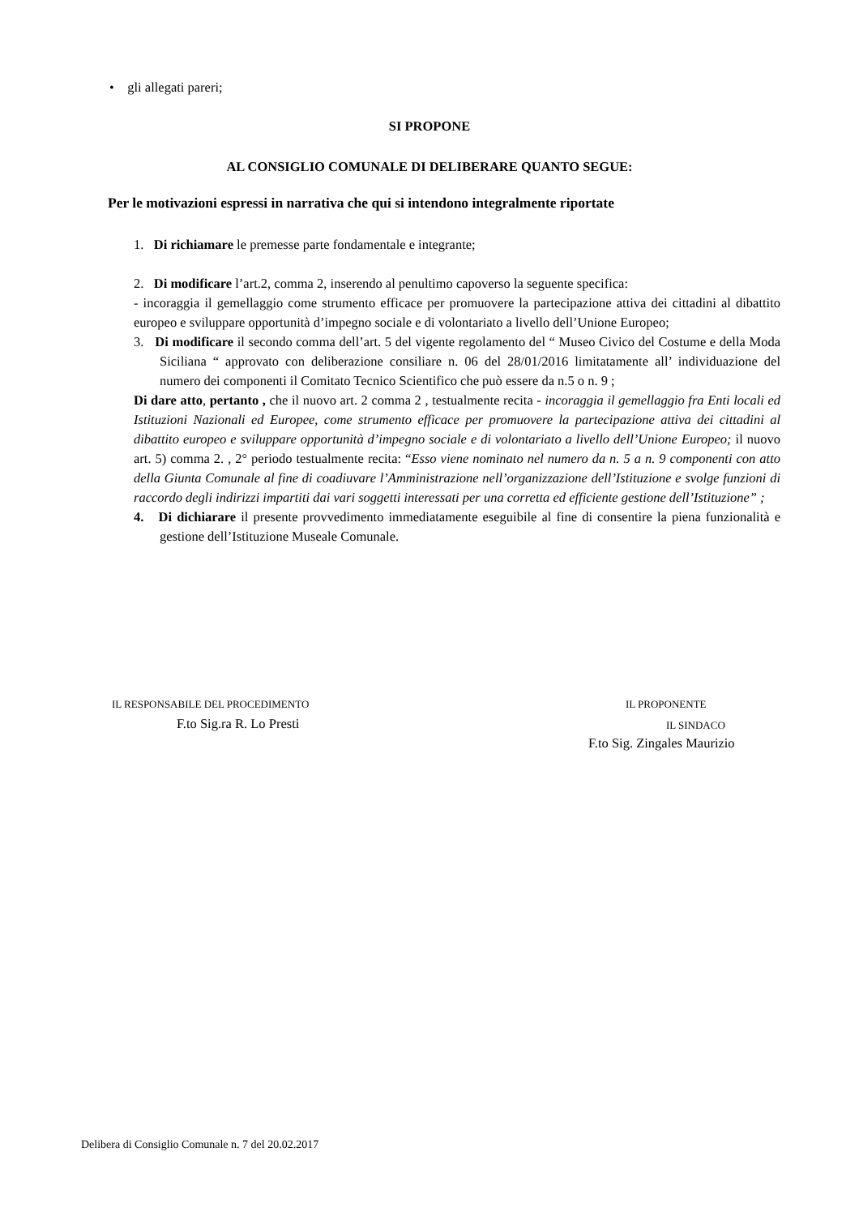• gli allegati pareri;
SI PROPONE
AL CONSIGLIO COMUNALE DI DELIBERARE QUANTO SEGUE:
Per le motivazioni espressi in narrativa che qui si intendono integralmente riportate
1. Di richiamare le premesse parte fondamentale e integrante;
2. Di modificare l’art.2, comma 2, inserendo al penultimo capoverso la seguente specifica:
- incoraggia il gemellaggio come strumento efficace per promuovere la partecipazione attiva dei cittadini al dibattito europeo e sviluppare opportunità d’impegno sociale e di volontariato a livello dell’Unione Europeo;
3. Di modificare il secondo comma dell’art. 5 del vigente regolamento del “ Museo Civico del Costume e della Moda Siciliana “ approvato con deliberazione consiliare n. 06 del 28/01/2016 limitatamente all’ individuazione del numero dei componenti il Comitato Tecnico Scientifico che può essere da n.5 o n. 9 ;
Di dare atto, pertanto , che il nuovo art. 2 comma 2 , testualmente recita - incoraggia il gemellaggio fra Enti locali ed Istituzioni Nazionali ed Europee, come strumento efficace per promuovere la partecipazione attiva dei cittadini al dibattito europeo e sviluppare opportunità d’impegno sociale e di volontariato a livello dell’Unione Europeo; il nuovo art. 5) comma 2. , 2° periodo testualmente recita: “Esso viene nominato nel numero da n. 5 a n. 9 componenti con atto della Giunta Comunale al fine di coadiuvare l’Amministrazione nell’organizzazione dell’Istituzione e svolge funzioni di raccordo degli indirizzi impartiti dai vari soggetti interessati per una corretta ed efficiente gestione dell’Istituzione” ;
4. Di dichiarare il presente provvedimento immediatamente eseguibile al fine di consentire la piena funzionalità e gestione dell’Istituzione Museale Comunale.
IL RESPONSABILE DEL PROCEDIMENTO
IL PROPONENTE
F.to Sig.ra R. Lo Presti IL SINDACO
F.to Sig. Zingales Maurizio
Delibera di Consiglio Comunale n. 7 del 20.02.2017